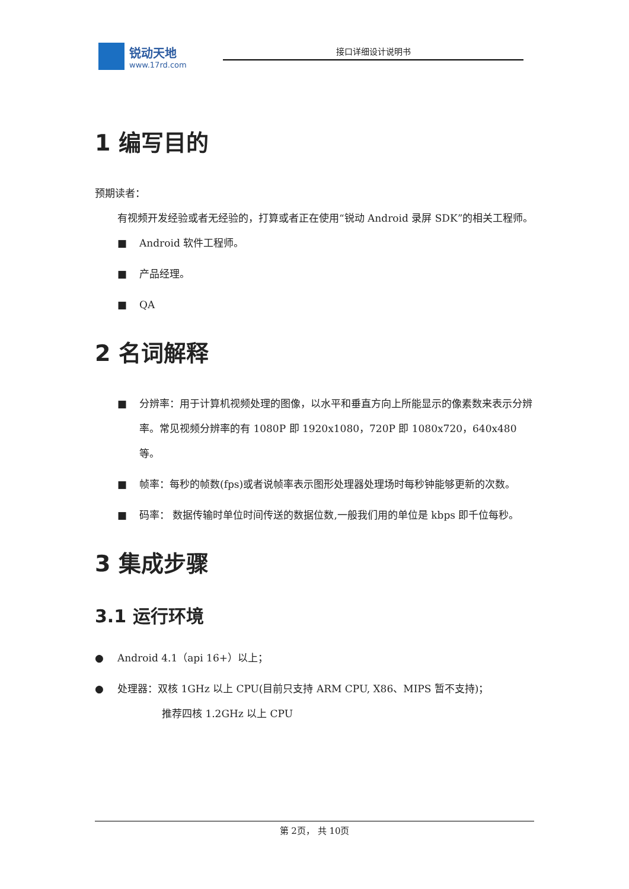锐动天地
www.17rd.com
接口详细设计说明书
1 编写目的
预期读者：
有视频开发经验或者无经验的，打算或者正在使用“锐动 Android 录屏 SDK”的相关工程师。
■ Android 软件工程师。
■ 产品经理。
■ QA
2 名词解释
■ 分辨率：用于计算机视频处理的图像，以水平和垂直方向上所能显示的像素数来表示分辨率。常见视频分辨率的有 1080P 即 1920x1080，720P 即 1080x720，640x480 等。
■ 帧率：每秒的帧数(fps)或者说帧率表示图形处理器处理场时每秒钟能够更新的次数。
■ 码率： 数据传输时单位时间传送的数据位数,一般我们用的单位是 kbps 即千位每秒。
3 集成步骤
3.1 运行环境
● Android 4.1（api 16+）以上；
● 处理器：双核 1GHz 以上 CPU(目前只支持 ARM CPU, X86、MIPS 暂不支持)；
推荐四核 1.2GHz 以上 CPU
第 2页， 共 10页